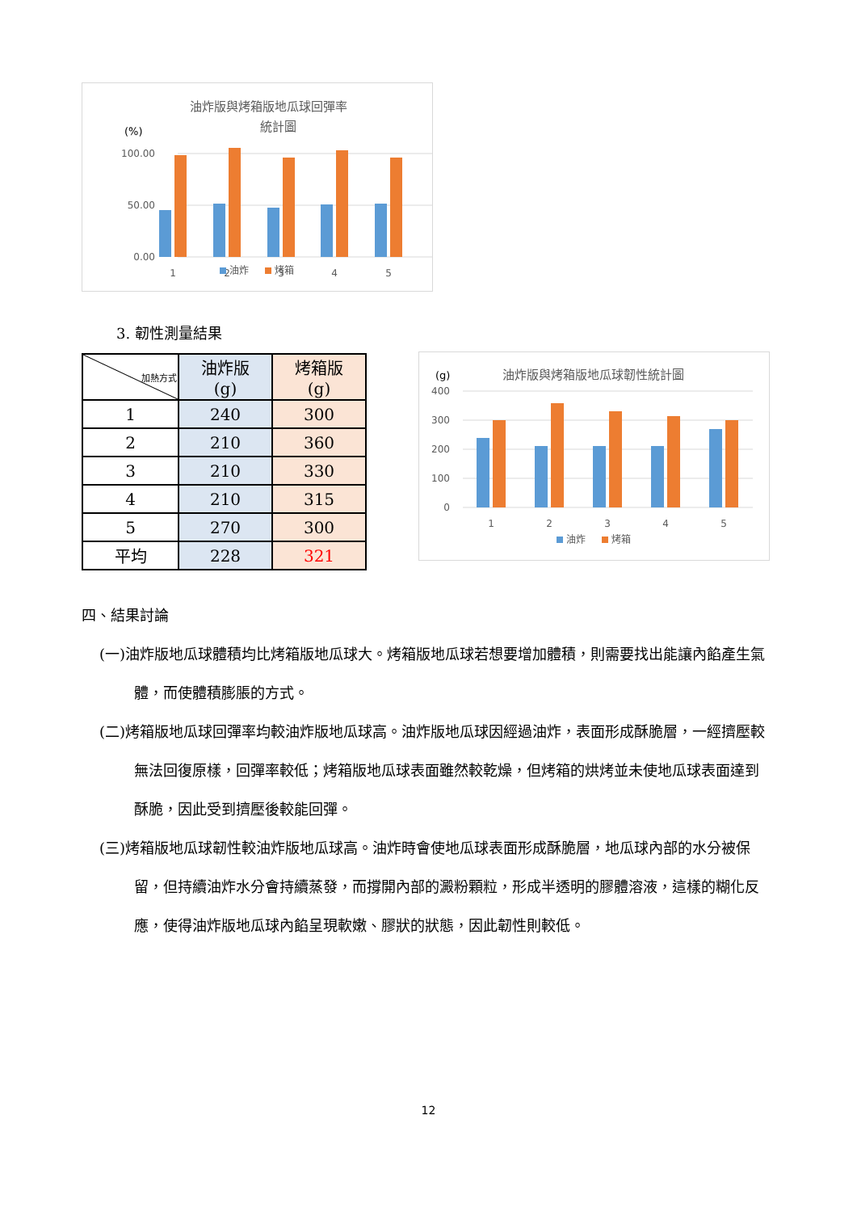油炸版與烤箱版地瓜球回彈率
統計圖
(%)
100.00
50.00
0.00
1
2
3
4
5
油炸
烤箱
3. 韌性測量結果
| 加熱方式 | 油炸版 (g) | 烤箱版 (g) |
| --- | --- | --- |
| 1 | 240 | 300 |
| 2 | 210 | 360 |
| 3 | 210 | 330 |
| 4 | 210 | 315 |
| 5 | 270 | 300 |
| 平均 | 228 | 321 |
(g)
油炸版與烤箱版地瓜球韌性統計圖
400
300
200
100
0
1
2
3
4
5
油炸
烤箱
四、結果討論
(一)油炸版地瓜球體積均比烤箱版地瓜球大。烤箱版地瓜球若想要增加體積，則需要找出能讓內餡產生氣體，而使體積膨脹的方式。
(二)烤箱版地瓜球回彈率均較油炸版地瓜球高。油炸版地瓜球因經過油炸，表面形成酥脆層，一經擠壓較無法回復原樣，回彈率較低；烤箱版地瓜球表面雖然較乾燥，但烤箱的烘烤並未使地瓜球表面達到酥脆，因此受到擠壓後較能回彈。
(三)烤箱版地瓜球韌性較油炸版地瓜球高。油炸時會使地瓜球表面形成酥脆層，地瓜球內部的水分被保留，但持續油炸水分會持續蒸發，而撐開內部的澱粉顆粒，形成半透明的膠體溶液，這樣的糊化反應，使得油炸版地瓜球內餡呈現軟嫩、膠狀的狀態，因此韌性則較低。
12